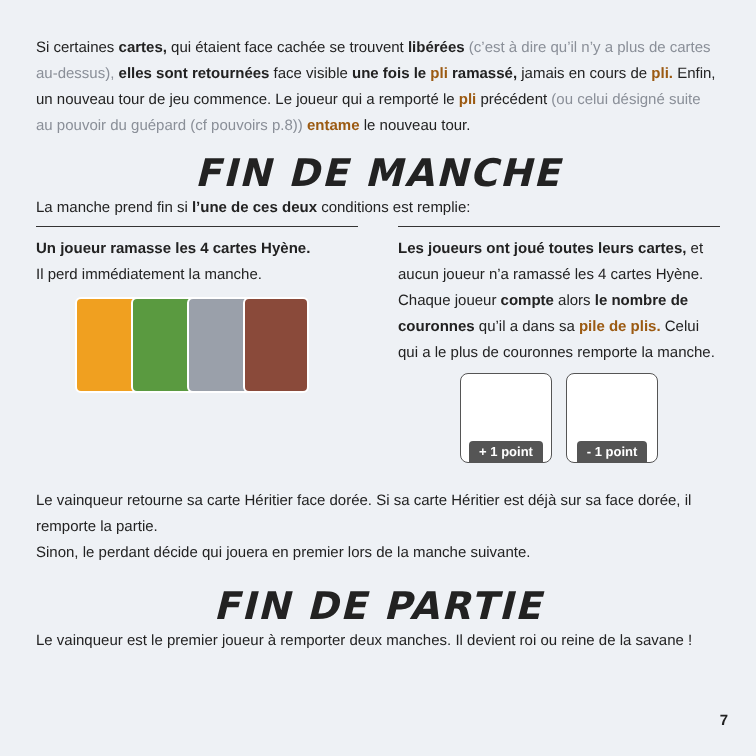Si certaines cartes, qui étaient face cachée se trouvent libérées (c’est à dire qu’il n’y a plus de cartes au-dessus), elles sont retournées face visible une fois le pli ramassé, jamais en cours de pli. Enfin, un nouveau tour de jeu commence. Le joueur qui a remporté le pli précédent (ou celui désigné suite au pouvoir du guépard (cf pouvoirs p.8)) entame le nouveau tour.
FIN DE MANCHE
La manche prend fin si l’une de ces deux conditions est remplie:
Un joueur ramasse les 4 cartes Hyène.
Il perd immédiatement la manche.
Les joueurs ont joué toutes leurs cartes, et aucun joueur n’a ramassé les 4 cartes Hyène. Chaque joueur compte alors le nombre de couronnes qu’il a dans sa pile de plis. Celui qui a le plus de couronnes remporte la manche.
+ 1 point - 1 point
Le vainqueur retourne sa carte Héritier face dorée. Si sa carte Héritier est déjà sur sa face dorée, il remporte la partie.
Sinon, le perdant décide qui jouera en premier lors de la manche suivante.
FIN DE PARTIE
Le vainqueur est le premier joueur à remporter deux manches. Il devient roi ou reine de la savane !
7